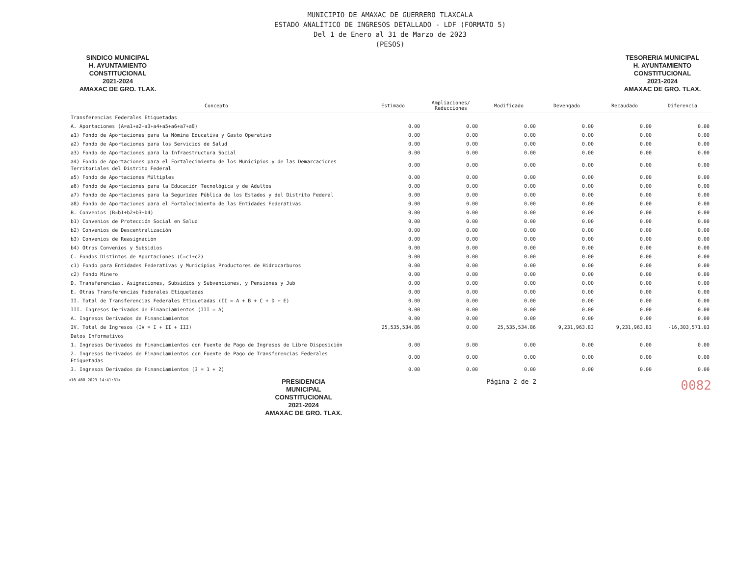MUNICIPIO DE AMAXAC DE GUERRERO TLAXCALA
ESTADO ANALÍTICO DE INGRESOS DETALLADO - LDF (FORMATO 5)
Del 1 de Enero al 31 de Marzo de 2023
(PESOS)
SINDICO MUNICIPAL
H. AYUNTAMIENTO
CONSTITUCIONAL
2021-2024
AMAXAC DE GRO. TLAX.
TESORERIA MUNICIPAL
H. AYUNTAMIENTO
CONSTITUCIONAL
2021-2024
AMAXAC DE GRO. TLAX.
| Concepto | Estimado | Ampliaciones/ Reducciones | Modificado | Devengado | Recaudado | Diferencia |
| --- | --- | --- | --- | --- | --- | --- |
| Transferencias Federales Etiquetadas | | | | | | |
| A. Aportaciones (A=a1+a2+a3+a4+a5+a6+a7+a8) | 0.00 | 0.00 | 0.00 | 0.00 | 0.00 | 0.00 |
| a1) Fondo de Aportaciones para la Nómina Educativa y Gasto Operativo | 0.00 | 0.00 | 0.00 | 0.00 | 0.00 | 0.00 |
| a2) Fondo de Aportaciones para los Servicios de Salud | 0.00 | 0.00 | 0.00 | 0.00 | 0.00 | 0.00 |
| a3) Fondo de Aportaciones para la Infraestructura Social | 0.00 | 0.00 | 0.00 | 0.00 | 0.00 | 0.00 |
| a4) Fondo de Aportaciones para el Fortalecimiento de los Municipios y de las Demarcaciones Territoriales del Distrito Federal | 0.00 | 0.00 | 0.00 | 0.00 | 0.00 | 0.00 |
| a5) Fondo de Aportaciones Múltiples | 0.00 | 0.00 | 0.00 | 0.00 | 0.00 | 0.00 |
| a6) Fondo de Aportaciones para la Educación Tecnológica y de Adultos | 0.00 | 0.00 | 0.00 | 0.00 | 0.00 | 0.00 |
| a7) Fondo de Aportaciones para la Seguridad Pública de los Estados y del Distrito Federal | 0.00 | 0.00 | 0.00 | 0.00 | 0.00 | 0.00 |
| a8) Fondo de Aportaciones para el Fortalecimiento de las Entidades Federativas | 0.00 | 0.00 | 0.00 | 0.00 | 0.00 | 0.00 |
| B. Convenios (B=b1+b2+b3+b4) | 0.00 | 0.00 | 0.00 | 0.00 | 0.00 | 0.00 |
| b1) Convenios de Protección Social en Salud | 0.00 | 0.00 | 0.00 | 0.00 | 0.00 | 0.00 |
| b2) Convenios de Descentralización | 0.00 | 0.00 | 0.00 | 0.00 | 0.00 | 0.00 |
| b3) Convenios de Reasignación | 0.00 | 0.00 | 0.00 | 0.00 | 0.00 | 0.00 |
| b4) Otros Convenios y Subsidios | 0.00 | 0.00 | 0.00 | 0.00 | 0.00 | 0.00 |
| C. Fondos Distintos de Aportaciones (C=c1+c2) | 0.00 | 0.00 | 0.00 | 0.00 | 0.00 | 0.00 |
| c1) Fondo para Entidades Federativas y Municipios Productores de Hidrocarburos | 0.00 | 0.00 | 0.00 | 0.00 | 0.00 | 0.00 |
| c2) Fondo Minero | 0.00 | 0.00 | 0.00 | 0.00 | 0.00 | 0.00 |
| D. Transferencias, Asignaciones, Subsidios y Subvenciones, y Pensiones y Jub | 0.00 | 0.00 | 0.00 | 0.00 | 0.00 | 0.00 |
| E. Otras Transferencias Federales Etiquetadas | 0.00 | 0.00 | 0.00 | 0.00 | 0.00 | 0.00 |
| II. Total de Transferencias Federales Etiquetadas (II = A + B + C + D + E) | 0.00 | 0.00 | 0.00 | 0.00 | 0.00 | 0.00 |
| III. Ingresos Derivados de Financiamientos (III = A) | 0.00 | 0.00 | 0.00 | 0.00 | 0.00 | 0.00 |
| A. Ingresos Derivados de Financiamientos | 0.00 | 0.00 | 0.00 | 0.00 | 0.00 | 0.00 |
| IV. Total de Ingresos (IV = I + II + III) | 25,535,534.86 | 0.00 | 25,535,534.86 | 9,231,963.83 | 9,231,963.83 | -16,303,571.03 |
| Datos Informativos | | | | | | |
| 1. Ingresos Derivados de Financiamientos con Fuente de Pago de Ingresos de Libre Disposición | 0.00 | 0.00 | 0.00 | 0.00 | 0.00 | 0.00 |
| 2. Ingresos Derivados de Financiamientos con Fuente de Pago de Transferencias Federales Etiquetadas | 0.00 | 0.00 | 0.00 | 0.00 | 0.00 | 0.00 |
| 3. Ingresos Derivados de Financiamientos (3 = 1 + 2) | 0.00 | 0.00 | 0.00 | 0.00 | 0.00 | 0.00 |
<18 ABR 2023 14:41:31> PRESIDENCIA
MUNICIPAL
CONSTITUCIONAL
2021-2024
AMAXAC DE GRO. TLAX. Página 2 de 2 0082